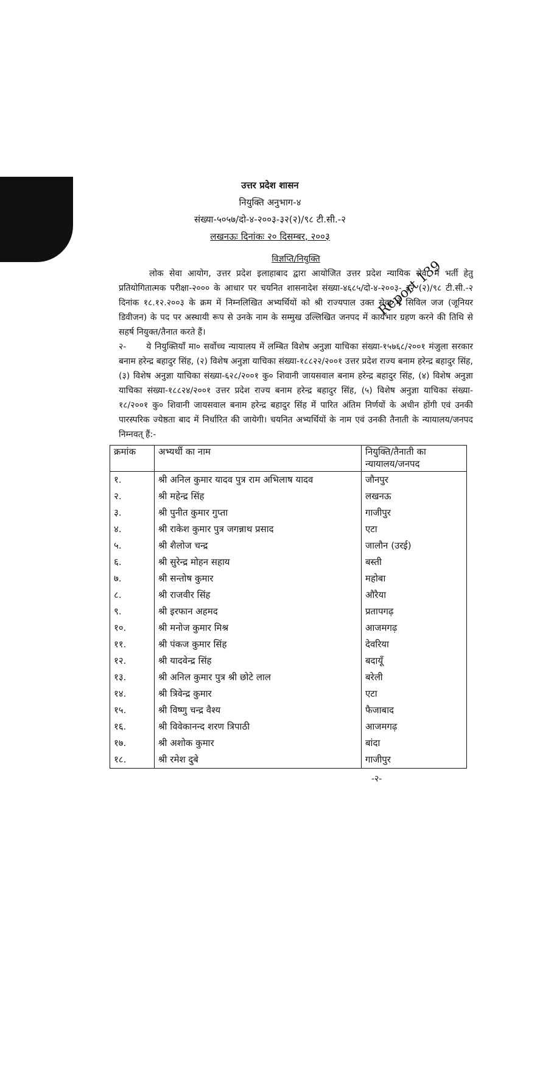Report 139
उत्तर प्रदेश शासन
नियुक्ति अनुभाग-४
संख्या-५०५७/दो-४-२००३-३२(२)/९८ टी.सी.-२
लखनऊः दिनांकः २० दिसम्बर, २००३
विज्ञप्ति/नियुक्ति
लोक सेवा आयोग, उत्तर प्रदेश इलाहाबाद द्वारा आयोजित उत्तर प्रदेश न्यायिक सेवा में भर्ती हेतु प्रतियोगितात्मक परीक्षा-२००० के आधार पर चयनित शासनादेश संख्या-४६८५/दो-४-२००३- ३२ (२)/९८ टी.सी.-२ दिनांक १८.१२.२००३ के क्रम में निम्नलिखित अभ्यर्थियों को श्री राज्यपाल उक्त सेवा में सिविल जज (जूनियर डिवीजन) के पद पर अस्थायी रूप से उनके नाम के सम्मुख उल्लिखित जनपद में कार्यभार ग्रहण करने की तिथि से सहर्ष नियुक्त/तैनात करते हैं।
२- ये नियुक्तियाँ मा० सर्वोच्च न्यायालय में लम्बित विशेष अनुज्ञा याचिका संख्या-१५७६८/२००१ मंजुला सरकार बनाम हरेन्द्र बहादुर सिंह, (२) विशेष अनुज्ञा याचिका संख्या-१८८२२/२००१ उत्तर प्रदेश राज्य बनाम हरेन्द्र बहादुर सिंह, (३) विशेष अनुज्ञा याचिका संख्या-६२८/२००१ कु० शिवानी जायसवाल बनाम हरेन्द्र बहादुर सिंह, (४) विशेष अनुज्ञा याचिका संख्या-१८८२४/२००१ उत्तर प्रदेश राज्य बनाम हरेन्द्र बहादुर सिंह, (५) विशेष अनुज्ञा याचिका संख्या- १८/२००१ कु० शिवानी जायसवाल बनाम हरेन्द्र बहादुर सिंह में पारित अंतिम निर्णयों के अधीन होंगी एवं उनकी पारस्परिक ज्येष्ठता बाद में निर्धारित की जायेगी। चयनित अभ्यर्थियों के नाम एवं उनकी तैनाती के न्यायालय/जनपद निम्नवत् हैं:-
| क्रमांक | अभ्यर्थी का नाम | नियुक्ति/तैनाती का न्यायालय/जनपद |
| --- | --- | --- |
| १. | श्री अनिल कुमार यादव पुत्र राम अभिलाष यादव | जौनपुर |
| २. | श्री महेन्द्र सिंह | लखनऊ |
| ३. | श्री पुनीत कुमार गुप्ता | गाजीपुर |
| ४. | श्री राकेश कुमार पुत्र जगन्नाथ प्रसाद | एटा |
| ५. | श्री शैलोज चन्द्र | जालौन (उरई) |
| ६. | श्री सुरेन्द्र मोहन सहाय | बस्ती |
| ७. | श्री सन्तोष कुमार | महोबा |
| ८. | श्री राजवीर सिंह | औरैया |
| ९. | श्री इरफान अहमद | प्रतापगढ़ |
| १०. | श्री मनोज कुमार मिश्र | आजमगढ़ |
| ११. | श्री पंकज कुमार सिंह | देवरिया |
| १२. | श्री यादवेन्द्र सिंह | बदायूँ |
| १३. | श्री अनिल कुमार पुत्र श्री छोटे लाल | बरेली |
| १४. | श्री त्रिवेन्द्र कुमार | एटा |
| १५. | श्री विष्णु चन्द्र वैश्य | फैजाबाद |
| १६. | श्री विवेकानन्द शरण त्रिपाठी | आजमगढ़ |
| १७. | श्री अशोक कुमार | बांदा |
| १८. | श्री रमेश दुबे | गाजीपुर |
-२-